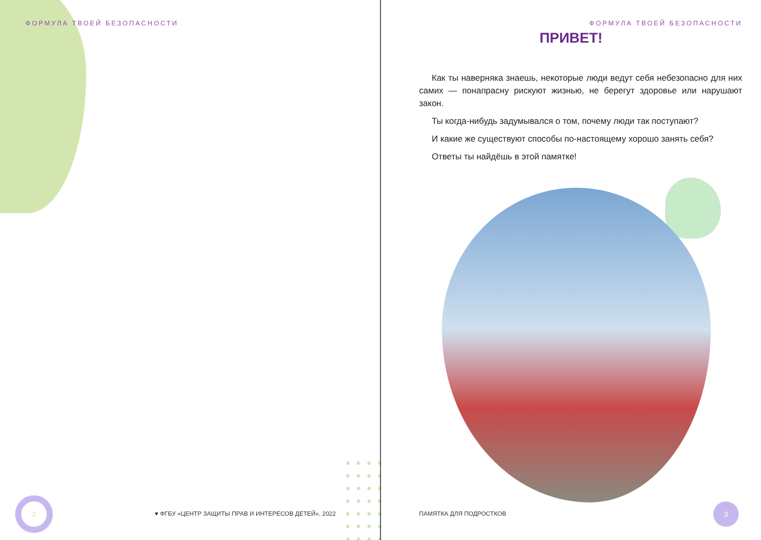ФОРМУЛА ТВОЕЙ БЕЗОПАСНОСТИ
2
♥ ФГБУ «ЦЕНТР ЗАЩИТЫ ПРАВ И ИНТЕРЕСОВ ДЕТЕЙ», 2022
ФОРМУЛА ТВОЕЙ БЕЗОПАСНОСТИ
ПРИВЕТ!
Как ты наверняка знаешь, некоторые люди ведут себя небезопасно для них самих — понапрасну рискуют жизнью, не берегут здоровье или нарушают закон.
Ты когда-нибудь задумывался о том, почему люди так поступают?
И какие же существуют способы по-настоящему хорошо занять себя?
Ответы ты найдёшь в этой памятке!
ПАМЯТКА ДЛЯ ПОДРОСТКОВ
3